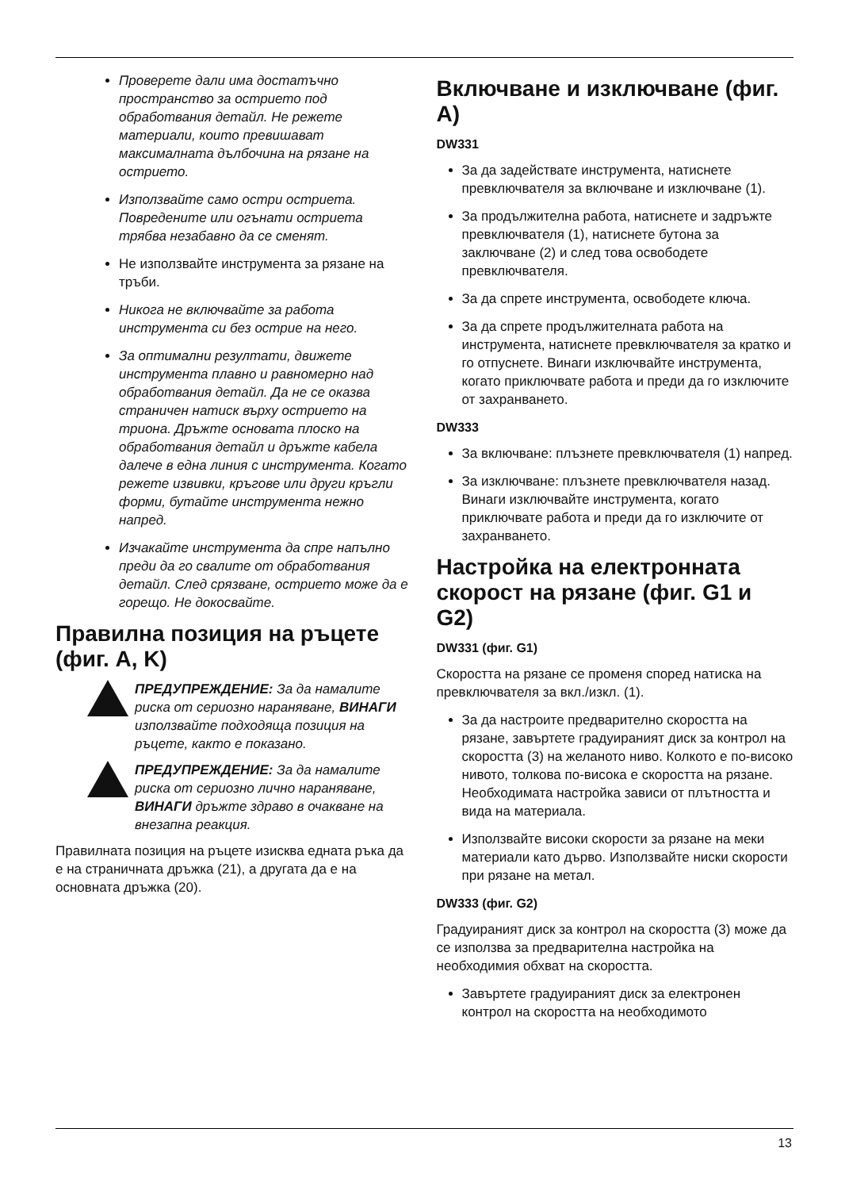Проверете дали има достатъчно пространство за острието под обработвания детайл. Не режете материали, които превишават максималната дълбочина на рязане на острието.
Използвайте само остри остриета. Повредените или огънати остриета трябва незабавно да се сменят.
Не използвайте инструмента за рязане на тръби.
Никога не включвайте за работа инструмента си без острие на него.
За оптимални резултати, движете инструмента плавно и равномерно над обработвания детайл. Да не се оказва страничен натиск върху острието на триона. Дръжте основата плоско на обработвания детайл и дръжте кабела далече в една линия с инструмента. Когато режете извивки, кръгове или други кръгли форми, бутайте инструмента нежно напред.
Изчакайте инструмента да спре напълно преди да го свалите от обработвания детайл. След срязване, острието може да е горещо. Не докосвайте.
Правилна позиция на ръцете (фиг. A, K)
ПРЕДУПРЕЖДЕНИЕ: За да намалите риска от сериозно нараняване, ВИНАГИ използвайте подходяща позиция на ръцете, както е показано.
ПРЕДУПРЕЖДЕНИЕ: За да намалите риска от сериозно лично нараняване, ВИНАГИ дръжте здраво в очакване на внезапна реакция.
Правилната позиция на ръцете изисква едната ръка да е на страничната дръжка (21), а другата да е на основната дръжка (20).
Включване и изключване (фиг. A)
DW331
За да задействате инструмента, натиснете превключвателя за включване и изключване (1).
За продължителна работа, натиснете и задръжте превключвателя (1), натиснете бутона за заключване (2) и след това освободете превключвателя.
За да спрете инструмента, освободете ключа.
За да спрете продължителната работа на инструмента, натиснете превключвателя за кратко и го отпуснете. Винаги изключвайте инструмента, когато приключвате работа и преди да го изключите от захранването.
DW333
За включване: плъзнете превключвателя (1) напред.
За изключване: плъзнете превключвателя назад. Винаги изключвайте инструмента, когато приключвате работа и преди да го изключите от захранването.
Настройка на електронната скорост на рязане (фиг. G1 и G2)
DW331 (фиг. G1)
Скоростта на рязане се променя според натиска на превключвателя за вкл./изкл. (1).
За да настроите предварително скоростта на рязане, завъртете градуираният диск за контрол на скоростта (3) на желаното ниво. Колкото е по-високо нивото, толкова по-висока е скоростта на рязане. Необходимата настройка зависи от плътността и вида на материала.
Използвайте високи скорости за рязане на меки материали като дърво. Използвайте ниски скорости при рязане на метал.
DW333 (фиг. G2)
Градуираният диск за контрол на скоростта (3) може да се използва за предварителна настройка на необходимия обхват на скоростта.
Завъртете градуираният диск за електронен контрол на скоростта на необходимото
13